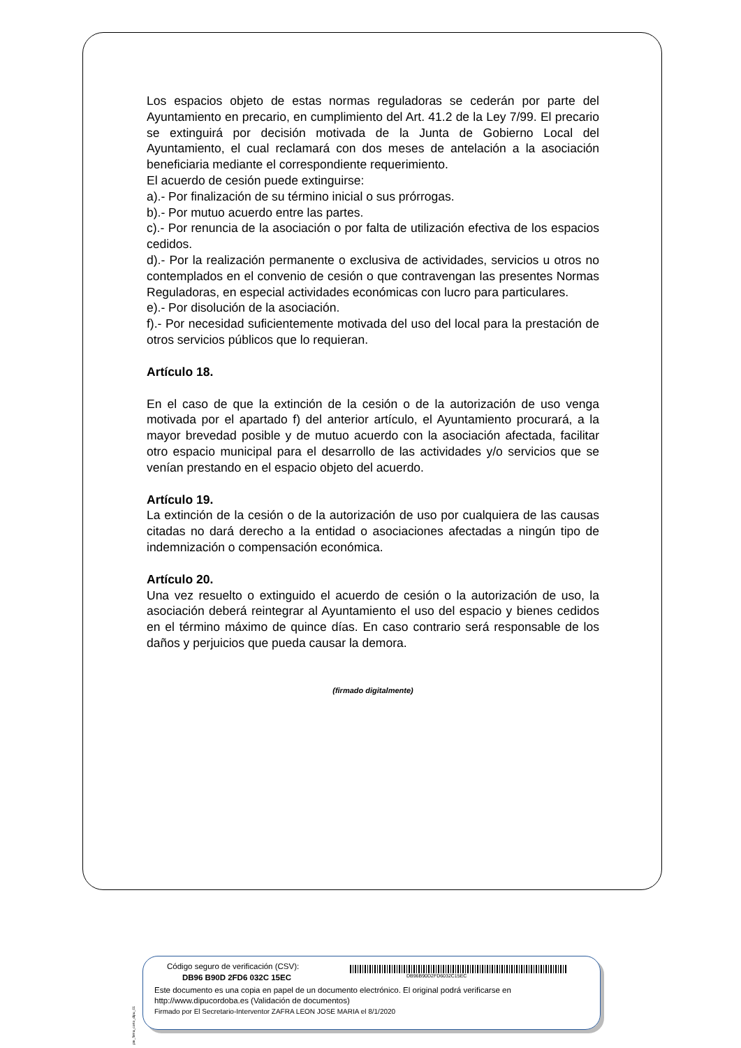Los espacios objeto de estas normas reguladoras se cederán por parte del Ayuntamiento en precario, en cumplimiento del Art. 41.2 de la Ley 7/99. El precario se extinguirá por decisión motivada de la Junta de Gobierno Local del Ayuntamiento, el cual reclamará con dos meses de antelación a la asociación beneficiaria mediante el correspondiente requerimiento.
El acuerdo de cesión puede extinguirse:
a).- Por finalización de su término inicial o sus prórrogas.
b).- Por mutuo acuerdo entre las partes.
c).- Por renuncia de la asociación o por falta de utilización efectiva de los espacios cedidos.
d).- Por la realización permanente o exclusiva de actividades, servicios u otros no contemplados en el convenio de cesión o que contravengan las presentes Normas Reguladoras, en especial actividades económicas con lucro para particulares.
e).- Por disolución de la asociación.
f).- Por necesidad suficientemente motivada del uso del local para la prestación de otros servicios públicos que lo requieran.
Artículo 18.
En el caso de que la extinción de la cesión o de la autorización de uso venga motivada por el apartado f) del anterior artículo, el Ayuntamiento procurará, a la mayor brevedad posible y de mutuo acuerdo con la asociación afectada, facilitar otro espacio municipal para el desarrollo de las actividades y/o servicios que se venían prestando en el espacio objeto del acuerdo.
Artículo 19.
La extinción de la cesión o de la autorización de uso por cualquiera de las causas citadas no dará derecho a la entidad o asociaciones afectadas a ningún tipo de indemnización o compensación económica.
Artículo 20.
Una vez resuelto o extinguido el acuerdo de cesión o la autorización de uso, la asociación deberá reintegrar al Ayuntamiento el uso del espacio y bienes cedidos en el término máximo de quince días. En caso contrario será responsable de los daños y perjuicios que pueda causar la demora.
(firmado digitalmente)
pie_firma_corto_dipu_01
Código seguro de verificación (CSV):
DB96 B90D 2FD6 032C 15EC DB96B90D2FD6032C15EC
Este documento es una copia en papel de un documento electrónico. El original podrá verificarse en
http://www.dipucordoba.es (Validación de documentos)
Firmado por El Secretario-Interventor ZAFRA LEON JOSE MARIA el 8/1/2020